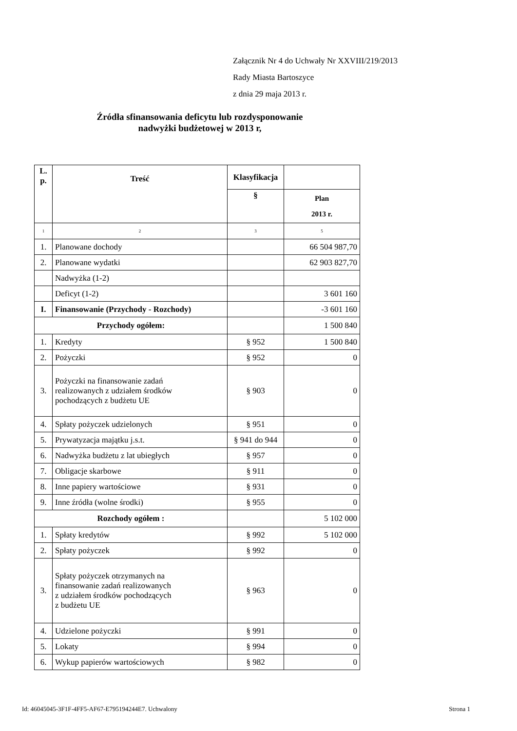Załącznik Nr 4 do Uchwały Nr XXVIII/219/2013
Rady Miasta Bartoszyce
z dnia 29 maja 2013 r.
Źródła sfinansowania deficytu lub rozdysponowanie
nadwyżki budżetowej w 2013 r,
| L. p. | Treść | Klasyfikacja | |
| --- | --- | --- | --- |
| | | § | Plan 2013 r. |
| 1 | 2 | 3 | 5 |
| 1. | Planowane dochody | | 66 504 987,70 |
| 2. | Planowane wydatki | | 62 903 827,70 |
| | Nadwyżka (1-2) | | |
| | Deficyt (1-2) | | 3 601 160 |
| I. | Finansowanie (Przychody - Rozchody) | | -3 601 160 |
| Przychody ogółem: | | | 1 500 840 |
| 1. | Kredyty | § 952 | 1 500 840 |
| 2. | Pożyczki | § 952 | 0 |
| 3. | Pożyczki na finansowanie zadań realizowanych z udziałem środków pochodzących z budżetu UE | § 903 | 0 |
| 4. | Spłaty pożyczek udzielonych | § 951 | 0 |
| 5. | Prywatyzacja majątku j.s.t. | § 941 do 944 | 0 |
| 6. | Nadwyżka budżetu z lat ubiegłych | § 957 | 0 |
| 7. | Obligacje skarbowe | § 911 | 0 |
| 8. | Inne papiery wartościowe | § 931 | 0 |
| 9. | Inne źródła (wolne środki) | § 955 | 0 |
| Rozchody ogółem : | | | 5 102 000 |
| 1. | Spłaty kredytów | § 992 | 5 102 000 |
| 2. | Spłaty pożyczek | § 992 | 0 |
| 3. | Spłaty pożyczek otrzymanych na finansowanie zadań realizowanych z udziałem środków pochodzących z budżetu UE | § 963 | 0 |
| 4. | Udzielone pożyczki | § 991 | 0 |
| 5. | Lokaty | § 994 | 0 |
| 6. | Wykup papierów wartościowych | § 982 | 0 |
Id: 46045045-3F1F-4FF5-AF67-E795194244E7. Uchwalony Strona 1